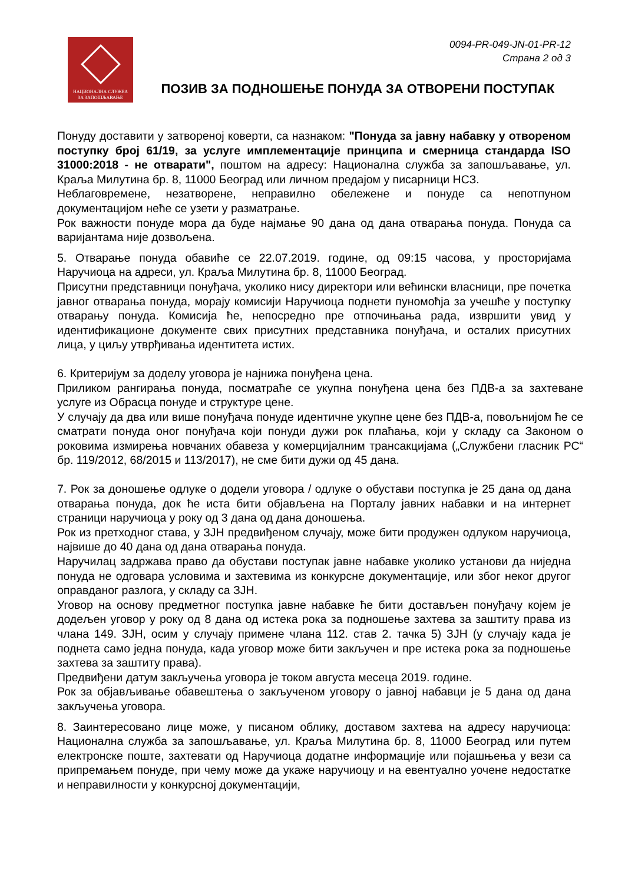НАЦИОНАЛНА СЛУЖБА
ЗА ЗАПОШЉАВАЊЕ
0094-PR-049-JN-01-PR-12
Страна 2 од 3
ПОЗИВ ЗА ПОДНОШЕЊЕ ПОНУДА ЗА ОТВОРЕНИ ПОСТУПАК
Понуду доставити у затвореној коверти, са назнаком: "Понуда за јавну набавку у отвореном поступку број 61/19, за услуге имплементације принципа и смерница стандарда ISO 31000:2018 - не отварати", поштом на адресу: Национална служба за запошљавање, ул. Краља Милутина бр. 8, 11000 Београд или личном предајом у писарници НСЗ.
Неблаговремене, незатворене, неправилно обележене и понуде са непотпуном документацијом неће се узети у разматрање.
Рок важности понуде мора да буде најмање 90 дана од дана отварања понуда. Понуда са варијантама није дозвољена.
5. Отварање понуда обавиће се 22.07.2019. године, од 09:15 часова, у просторијама Наручиоца на адреси, ул. Краља Милутина бр. 8, 11000 Београд.
Присутни представници понуђача, уколико нису директори или већински власници, пре почетка јавног отварања понуда, морају комисији Наручиоца поднети пуномоћја за учешће у поступку отварању понуда. Комисија ће, непосредно пре отпочињања рада, извршити увид у идентификационе документе свих присутних представника понуђача, и осталих присутних лица, у циљу утврђивања идентитета истих.
6. Критеријум за доделу уговора је најнижа понуђена цена.
Приликом рангирања понуда, посматраће се укупна понуђена цена без ПДВ-а за захтеване услуге из Обрасца понуде и структуре цене.
У случају да два или више понуђача понуде идентичне укупне цене без ПДВ-а, повољнијом ће се сматрати понуда оног понуђача који понуди дужи рок плаћања, који у складу са Законом о роковима измирења новчаних обавеза у комерцијалним трансакцијама („Службени гласник РС“ бр. 119/2012, 68/2015 и 113/2017), не сме бити дужи од 45 дана.
7. Рок за доношење одлуке о додели уговора / одлуке о обустави поступка је 25 дана од дана отварања понуда, док ће иста бити објављена на Порталу јавних набавки и на интернет страници наручиоца у року од 3 дана од дана доношења.
Рок из претходног става, у ЗЈН предвиђеном случају, може бити продужен одлуком наручиоца, највише до 40 дана од дана отварања понуда.
Наручилац задржава право да обустави поступак јавне набавке уколико установи да ниједна понуда не одговара условима и захтевима из конкурсне документације, или због неког другог оправданог разлога, у складу са ЗЈН.
Уговор на основу предметног поступка јавне набавке ће бити достављен понуђачу којем је додељен уговор у року од 8 дана од истека рока за подношење захтева за заштиту права из члана 149. ЗЈН, осим у случају примене члана 112. став 2. тачка 5) ЗЈН (у случају када је поднета само једна понуда, када уговор може бити закључен и пре истека рока за подношење захтева за заштиту права).
Предвиђени датум закључења уговора је током августа месеца 2019. године.
Рок за објављивање обавештења о закљученом уговору о јавној набавци је 5 дана од дана закључења уговора.
8. Заинтересовано лице може, у писаном облику, доставом захтева на адресу наручиоца: Национална служба за запошљавање, ул. Краља Милутина бр. 8, 11000 Београд или путем електронске поште, захтевати од Наручиоца додатне информације или појашњења у вези са припремањем понуде, при чему може да укаже наручиоцу и на евентуално уочене недостатке и неправилности у конкурсној документацији,